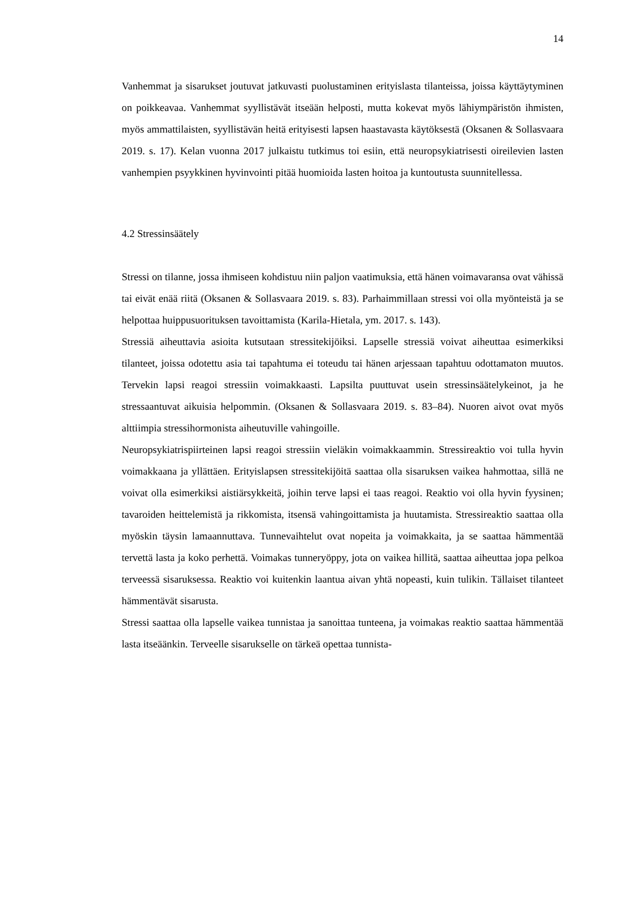14
Vanhemmat ja sisarukset joutuvat jatkuvasti puolustaminen erityislasta tilanteissa, joissa käyttäytyminen on poikkeavaa. Vanhemmat syyllistävät itseään helposti, mutta kokevat myös lähiympäristön ihmisten, myös ammattilaisten, syyllistävän heitä erityisesti lapsen haastavasta käytöksestä (Oksanen & Sollasvaara 2019. s. 17). Kelan vuonna 2017 julkaistu tutkimus toi esiin, että neuropsykiatrisesti oireilevien lasten vanhempien psyykkinen hyvinvointi pitää huomioida lasten hoitoa ja kuntoutusta suunnitellessa.
4.2 Stressinsäätely
Stressi on tilanne, jossa ihmiseen kohdistuu niin paljon vaatimuksia, että hänen voimavaransa ovat vähissä tai eivät enää riitä (Oksanen & Sollasvaara 2019. s. 83). Parhaimmillaan stressi voi olla myönteistä ja se helpottaa huippusuorituksen tavoittamista (Karila-Hietala, ym. 2017. s. 143).
Stressiä aiheuttavia asioita kutsutaan stressitekijöiksi. Lapselle stressiä voivat aiheuttaa esimerkiksi tilanteet, joissa odotettu asia tai tapahtuma ei toteudu tai hänen arjessaan tapahtuu odottamaton muutos. Tervekin lapsi reagoi stressiin voimakkaasti. Lapsilta puuttuvat usein stressinsäätelykeinot, ja he stressaantuvat aikuisia helpommin. (Oksanen & Sollasvaara 2019. s. 83–84). Nuoren aivot ovat myös alttiimpia stressihormonista aiheutuville vahingoille.
Neuropsykiatrispiirteinen lapsi reagoi stressiin vieläkin voimakkaammin. Stressireaktio voi tulla hyvin voimakkaana ja yllättäen. Erityislapsen stressitekijöitä saattaa olla sisaruksen vaikea hahmottaa, sillä ne voivat olla esimerkiksi aistiärsykkeitä, joihin terve lapsi ei taas reagoi. Reaktio voi olla hyvin fyysinen; tavaroiden heittelemistä ja rikkomista, itsensä vahingoittamista ja huutamista. Stressireaktio saattaa olla myöskin täysin lamaannuttava. Tunnevaihtelut ovat nopeita ja voimakkaita, ja se saattaa hämmentää tervettä lasta ja koko perhettä. Voimakas tunneryöppy, jota on vaikea hillitä, saattaa aiheuttaa jopa pelkoa terveessä sisaruksessa. Reaktio voi kuitenkin laantua aivan yhtä nopeasti, kuin tulikin. Tällaiset tilanteet hämmentävät sisarusta.
Stressi saattaa olla lapselle vaikea tunnistaa ja sanoittaa tunteena, ja voimakas reaktio saattaa hämmentää lasta itseäänkin. Terveelle sisarukselle on tärkeä opettaa tunnista-